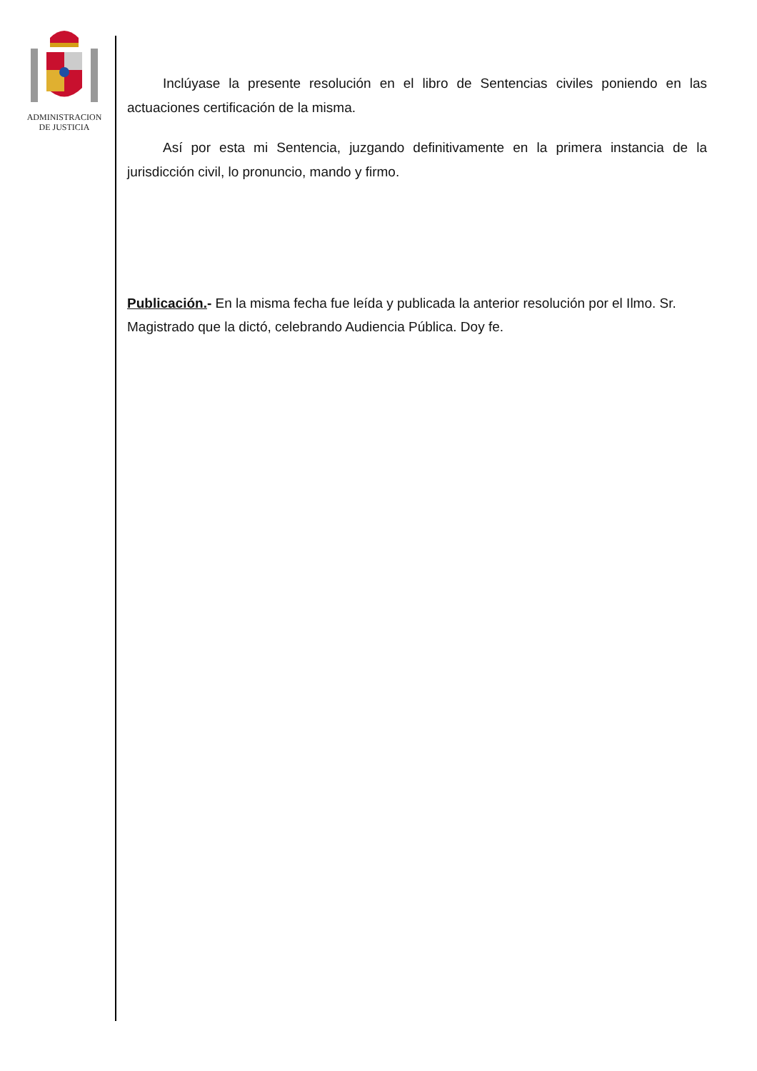ADMINISTRACION
DE JUSTICIA
Inclúyase la presente resolución en el libro de Sentencias civiles poniendo en las actuaciones certificación de la misma.
Así por esta mi Sentencia, juzgando definitivamente en la primera instancia de la jurisdicción civil, lo pronuncio, mando y firmo.
Publicación.- En la misma fecha fue leída y publicada la anterior resolución por el Ilmo. Sr. Magistrado que la dictó, celebrando Audiencia Pública. Doy fe.